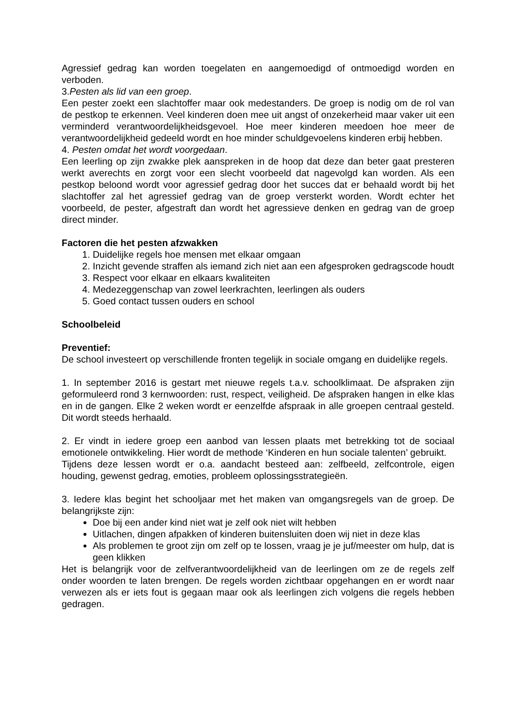Agressief gedrag kan worden toegelaten en aangemoedigd of ontmoedigd worden en verboden.
3.Pesten als lid van een groep.
Een pester zoekt een slachtoffer maar ook medestanders. De groep is nodig om de rol van de pestkop te erkennen. Veel kinderen doen mee uit angst of onzekerheid maar vaker uit een verminderd verantwoordelijkheidsgevoel. Hoe meer kinderen meedoen hoe meer de verantwoordelijkheid gedeeld wordt en hoe minder schuldgevoelens kinderen erbij hebben.
4. Pesten omdat het wordt voorgedaan.
Een leerling op zijn zwakke plek aanspreken in de hoop dat deze dan beter gaat presteren werkt averechts en zorgt voor een slecht voorbeeld dat nagevolgd kan worden. Als een pestkop beloond wordt voor agressief gedrag door het succes dat er behaald wordt bij het slachtoffer zal het agressief gedrag van de groep versterkt worden. Wordt echter het voorbeeld, de pester, afgestraft dan wordt het agressieve denken en gedrag van de groep direct minder.
Factoren die het pesten afzwakken
1. Duidelijke regels hoe mensen met elkaar omgaan
2. Inzicht gevende straffen als iemand zich niet aan een afgesproken gedragscode houdt
3. Respect voor elkaar en elkaars kwaliteiten
4. Medezeggenschap van zowel leerkrachten, leerlingen als ouders
5. Goed contact tussen ouders en school
Schoolbeleid
Preventief:
De school investeert op verschillende fronten tegelijk in sociale omgang en duidelijke regels.
1. In september 2016 is gestart met nieuwe regels t.a.v. schoolklimaat. De afspraken zijn geformuleerd rond 3 kernwoorden: rust, respect, veiligheid. De afspraken hangen in elke klas en in de gangen. Elke 2 weken wordt er eenzelfde afspraak in alle groepen centraal gesteld. Dit wordt steeds herhaald.
2. Er vindt in iedere groep een aanbod van lessen plaats met betrekking tot de sociaal emotionele ontwikkeling. Hier wordt de methode ‘Kinderen en hun sociale talenten’ gebruikt.
Tijdens deze lessen wordt er o.a. aandacht besteed aan: zelfbeeld, zelfcontrole, eigen houding, gewenst gedrag, emoties, probleem oplossingsstrategieën.
3. Iedere klas begint het schooljaar met het maken van omgangsregels van de groep. De belangrijkste zijn:
Doe bij een ander kind niet wat je zelf ook niet wilt hebben
Uitlachen, dingen afpakken of kinderen buitensluiten doen wij niet in deze klas
Als problemen te groot zijn om zelf op te lossen, vraag je je juf/meester om hulp, dat is geen klikken
Het is belangrijk voor de zelfverantwoordelijkheid van de leerlingen om ze de regels zelf onder woorden te laten brengen. De regels worden zichtbaar opgehangen en er wordt naar verwezen als er iets fout is gegaan maar ook als leerlingen zich volgens die regels hebben gedragen.